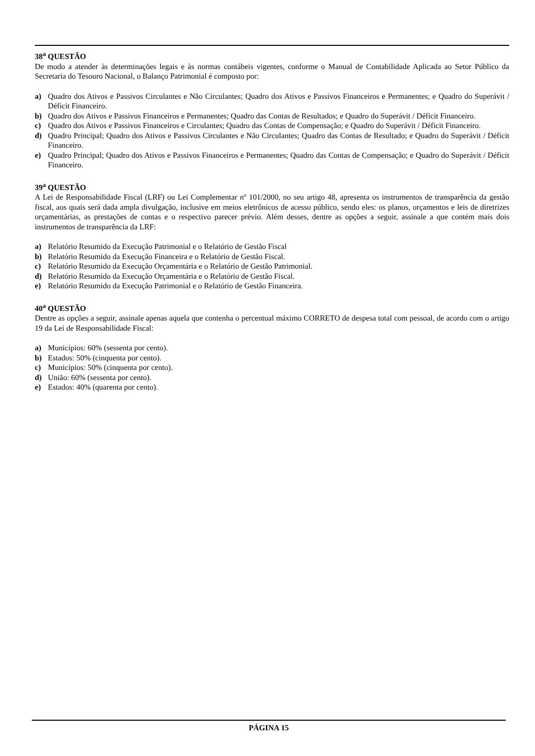38<sup>a</sup> QUESTÃO
De modo a atender às determinações legais e às normas contábeis vigentes, conforme o Manual de Contabilidade Aplicada ao Setor Público da Secretaria do Tesouro Nacional, o Balanço Patrimonial é composto por:
a) Quadro dos Ativos e Passivos Circulantes e Não Circulantes; Quadro dos Ativos e Passivos Financeiros e Permanentes; e Quadro do Superávit / Déficit Financeiro.
b) Quadro dos Ativos e Passivos Financeiros e Permanentes; Quadro das Contas de Resultados; e Quadro do Superávit / Déficit Financeiro.
c) Quadro dos Ativos e Passivos Financeiros e Circulantes; Quadro das Contas de Compensação; e Quadro do Superávit / Déficit Financeiro.
d) Quadro Principal; Quadro dos Ativos e Passivos Circulantes e Não Circulantes; Quadro das Contas de Resultado; e Quadro do Superávit / Déficit Financeiro.
e) Quadro Principal; Quadro dos Ativos e Passivos Financeiros e Permanentes; Quadro das Contas de Compensação; e Quadro do Superávit / Déficit Financeiro.
39<sup>a</sup> QUESTÃO
A Lei de Responsabilidade Fiscal (LRF) ou Lei Complementar nº 101/2000, no seu artigo 48, apresenta os instrumentos de transparência da gestão fiscal, aos quais será dada ampla divulgação, inclusive em meios eletrônicos de acesso público, sendo eles: os planos, orçamentos e leis de diretrizes orçamentárias, as prestações de contas e o respectivo parecer prévio. Além desses, dentre as opções a seguir, assinale a que contém mais dois instrumentos de transparência da LRF:
a) Relatório Resumido da Execução Patrimonial e o Relatório de Gestão Fiscal
b) Relatório Resumido da Execução Financeira e o Relatório de Gestão Fiscal.
c) Relatório Resumido da Execução Orçamentária e o Relatório de Gestão Patrimonial.
d) Relatório Resumido da Execução Orçamentária e o Relatório de Gestão Fiscal.
e) Relatório Resumido da Execução Patrimonial e o Relatório de Gestão Financeira.
40<sup>a</sup> QUESTÃO
Dentre as opções a seguir, assinale apenas aquela que contenha o percentual máximo CORRETO de despesa total com pessoal, de acordo com o artigo 19 da Lei de Responsabilidade Fiscal:
a) Municípios: 60% (sessenta por cento).
b) Estados: 50% (cinquenta por cento).
c) Municípios: 50% (cinquenta por cento).
d) União: 60% (sessenta por cento).
e) Estados: 40% (quarenta por cento).
PÁGINA 15